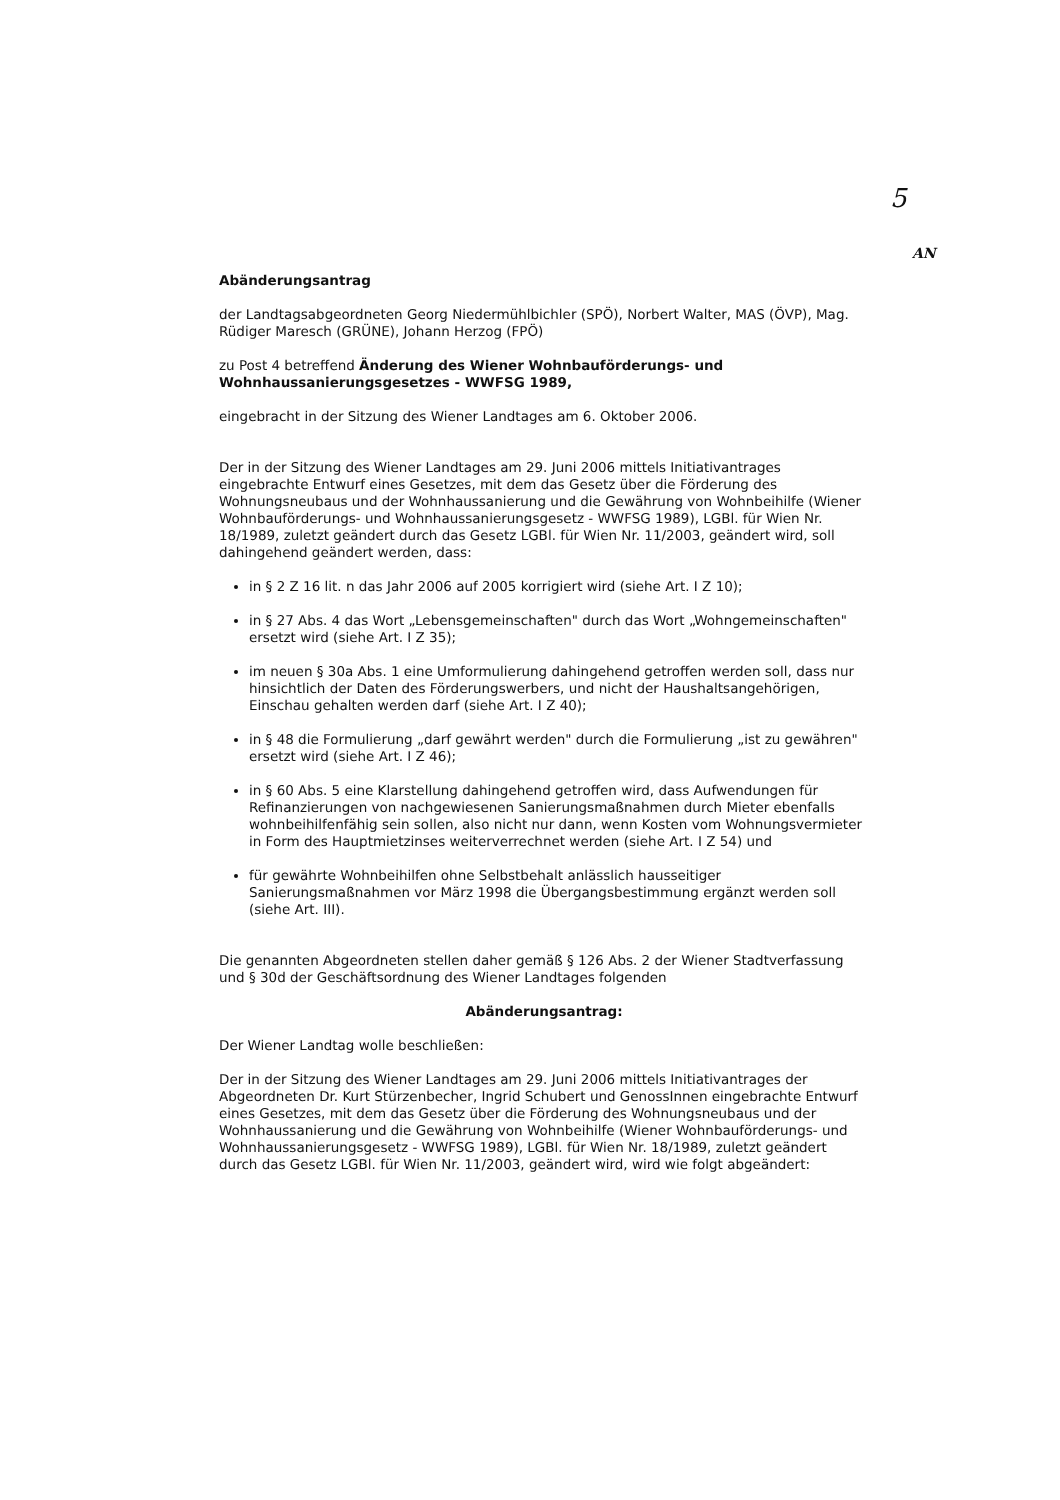5
AN
Abänderungsantrag
der Landtagsabgeordneten Georg Niedermühlbichler (SPÖ), Norbert Walter, MAS (ÖVP), Mag. Rüdiger Maresch (GRÜNE), Johann Herzog (FPÖ)
zu Post 4 betreffend Änderung des Wiener Wohnbauförderungs- und Wohnhaussanierungsgesetzes - WWFSG 1989,
eingebracht in der Sitzung des Wiener Landtages am 6. Oktober 2006.
Der in der Sitzung des Wiener Landtages am 29. Juni 2006 mittels Initiativantrages eingebrachte Entwurf eines Gesetzes, mit dem das Gesetz über die Förderung des Wohnungsneubaus und der Wohnhaussanierung und die Gewährung von Wohnbeihilfe (Wiener Wohnbauförderungs- und Wohnhaussanierungsgesetz - WWFSG 1989), LGBl. für Wien Nr. 18/1989, zuletzt geändert durch das Gesetz LGBl. für Wien Nr. 11/2003, geändert wird, soll dahingehend geändert werden, dass:
in § 2 Z 16 lit. n das Jahr 2006 auf 2005 korrigiert wird (siehe Art. I Z 10);
in § 27 Abs. 4 das Wort „Lebensgemeinschaften" durch das Wort „Wohngemeinschaften" ersetzt wird (siehe Art. I Z 35);
im neuen § 30a Abs. 1 eine Umformulierung dahingehend getroffen werden soll, dass nur hinsichtlich der Daten des Förderungswerbers, und nicht der Haushaltsangehörigen, Einschau gehalten werden darf (siehe Art. I Z 40);
in § 48 die Formulierung „darf gewährt werden" durch die Formulierung „ist zu gewähren" ersetzt wird (siehe Art. I Z 46);
in § 60 Abs. 5 eine Klarstellung dahingehend getroffen wird, dass Aufwendungen für Refinanzierungen von nachgewiesenen Sanierungsmaßnahmen durch Mieter ebenfalls wohnbeihilfenfähig sein sollen, also nicht nur dann, wenn Kosten vom Wohnungsvermieter in Form des Hauptmietzinses weiterverrechnet werden (siehe Art. I Z 54) und
für gewährte Wohnbeihilfen ohne Selbstbehalt anlässlich hausseitiger Sanierungsmaßnahmen vor März 1998 die Übergangsbestimmung ergänzt werden soll (siehe Art. III).
Die genannten Abgeordneten stellen daher gemäß § 126 Abs. 2 der Wiener Stadtverfassung und § 30d der Geschäftsordnung des Wiener Landtages folgenden
Abänderungsantrag:
Der Wiener Landtag wolle beschließen:
Der in der Sitzung des Wiener Landtages am 29. Juni 2006 mittels Initiativantrages der Abgeordneten Dr. Kurt Stürzenbecher, Ingrid Schubert und GenossInnen eingebrachte Entwurf eines Gesetzes, mit dem das Gesetz über die Förderung des Wohnungsneubaus und der Wohnhaussanierung und die Gewährung von Wohnbeihilfe (Wiener Wohnbauförderungs- und Wohnhaussanierungsgesetz - WWFSG 1989), LGBl. für Wien Nr. 18/1989, zuletzt geändert durch das Gesetz LGBl. für Wien Nr. 11/2003, geändert wird, wird wie folgt abgeändert: